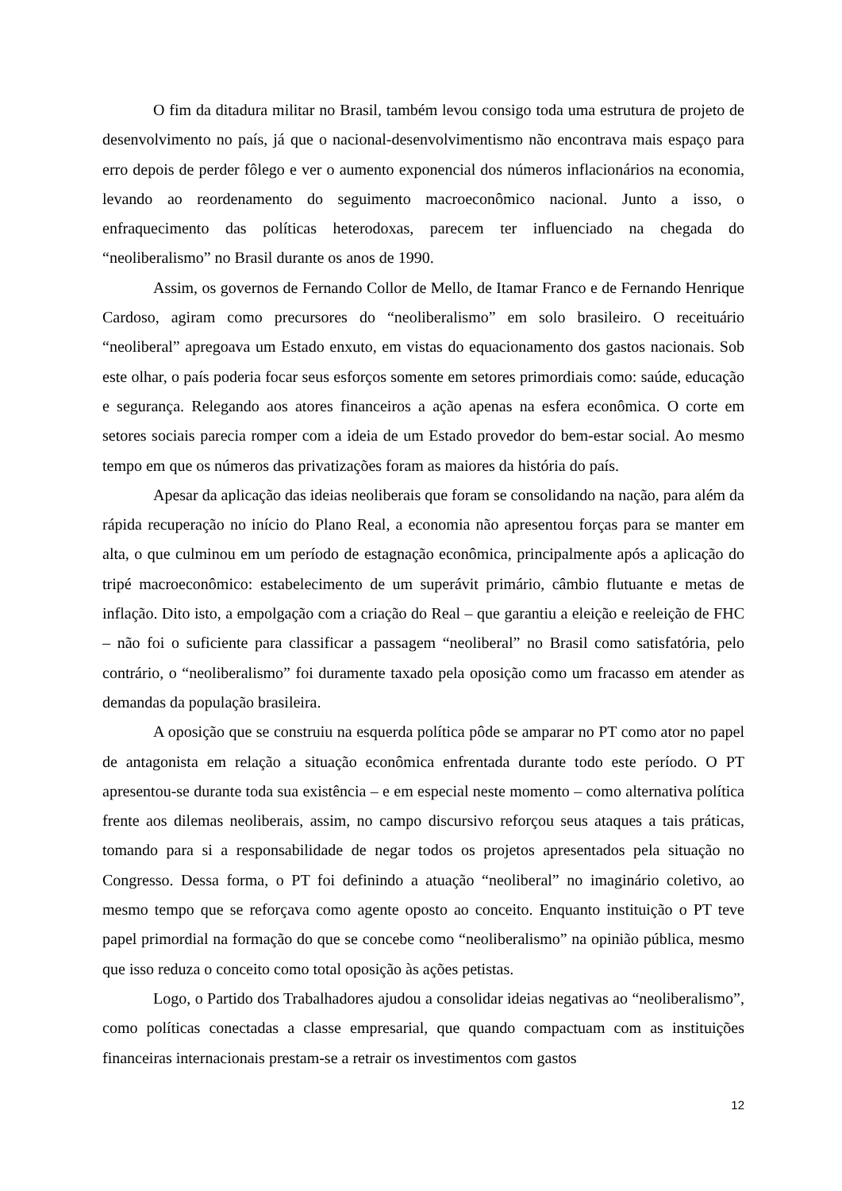O fim da ditadura militar no Brasil, também levou consigo toda uma estrutura de projeto de desenvolvimento no país, já que o nacional-desenvolvimentismo não encontrava mais espaço para erro depois de perder fôlego e ver o aumento exponencial dos números inflacionários na economia, levando ao reordenamento do seguimento macroeconômico nacional. Junto a isso, o enfraquecimento das políticas heterodoxas, parecem ter influenciado na chegada do “neoliberalismo” no Brasil durante os anos de 1990.
Assim, os governos de Fernando Collor de Mello, de Itamar Franco e de Fernando Henrique Cardoso, agiram como precursores do “neoliberalismo” em solo brasileiro. O receituário “neoliberal” apregoava um Estado enxuto, em vistas do equacionamento dos gastos nacionais. Sob este olhar, o país poderia focar seus esforços somente em setores primordiais como: saúde, educação e segurança. Relegando aos atores financeiros a ação apenas na esfera econômica. O corte em setores sociais parecia romper com a ideia de um Estado provedor do bem-estar social. Ao mesmo tempo em que os números das privatizações foram as maiores da história do país.
Apesar da aplicação das ideias neoliberais que foram se consolidando na nação, para além da rápida recuperação no início do Plano Real, a economia não apresentou forças para se manter em alta, o que culminou em um período de estagnação econômica, principalmente após a aplicação do tripé macroeconômico: estabelecimento de um superávit primário, câmbio flutuante e metas de inflação. Dito isto, a empolgação com a criação do Real – que garantiu a eleição e reeleição de FHC – não foi o suficiente para classificar a passagem “neoliberal” no Brasil como satisfatória, pelo contrário, o “neoliberalismo” foi duramente taxado pela oposição como um fracasso em atender as demandas da população brasileira.
A oposição que se construiu na esquerda política pôde se amparar no PT como ator no papel de antagonista em relação a situação econômica enfrentada durante todo este período. O PT apresentou-se durante toda sua existência – e em especial neste momento – como alternativa política frente aos dilemas neoliberais, assim, no campo discursivo reforçou seus ataques a tais práticas, tomando para si a responsabilidade de negar todos os projetos apresentados pela situação no Congresso. Dessa forma, o PT foi definindo a atuação “neoliberal” no imaginário coletivo, ao mesmo tempo que se reforçava como agente oposto ao conceito. Enquanto instituição o PT teve papel primordial na formação do que se concebe como “neoliberalismo” na opinião pública, mesmo que isso reduza o conceito como total oposição às ações petistas.
Logo, o Partido dos Trabalhadores ajudou a consolidar ideias negativas ao “neoliberalismo”, como políticas conectadas a classe empresarial, que quando compactuam com as instituições financeiras internacionais prestam-se a retrair os investimentos com gastos
12